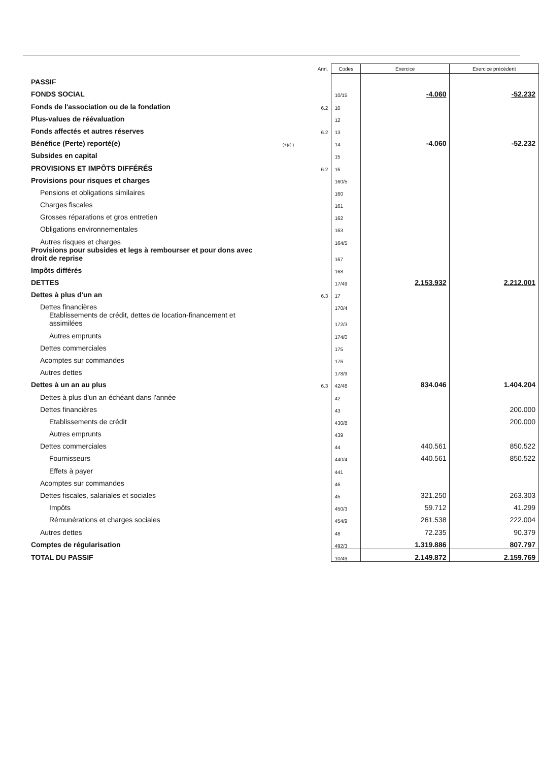| | | Ann. | Codes | Exercice | Exercice précédent |
| --- | --- | --- | --- | --- | --- |
| PASSIF | | | | | |
| FONDS SOCIAL | | | 10/15 | -4.060 | -52.232 |
| Fonds de l'association ou de la fondation | | 6.2 | 10 | | |
| Plus-values de réévaluation | | | 12 | | |
| Fonds affectés et autres réserves | | 6.2 | 13 | | |
| Bénéfice (Perte) reporté(e) | (+)/(-) | | 14 | -4.060 | -52.232 |
| Subsides en capital | | | 15 | | |
| PROVISIONS ET IMPÔTS DIFFÉRÉS | | 6.2 | 16 | | |
| Provisions pour risques et charges | | | 160/5 | | |
| Pensions et obligations similaires | | | 160 | | |
| Charges fiscales | | | 161 | | |
| Grosses réparations et gros entretien | | | 162 | | |
| Obligations environnementales | | | 163 | | |
| Autres risques et charges | | | 164/5 | | |
| Provisions pour subsides et legs à rembourser et pour dons avec droit de reprise | | | 167 | | |
| Impôts différés | | | 168 | | |
| DETTES | | | 17/49 | 2.153.932 | 2.212.001 |
| Dettes à plus d'un an | | 6.3 | 17 | | |
| Dettes financières | | | 170/4 | | |
| Etablissements de crédit, dettes de location-financement et assimilées | | | 172/3 | | |
| Autres emprunts | | | 174/0 | | |
| Dettes commerciales | | | 175 | | |
| Acomptes sur commandes | | | 176 | | |
| Autres dettes | | | 178/9 | | |
| Dettes à un an au plus | | 6.3 | 42/48 | 834.046 | 1.404.204 |
| Dettes à plus d'un an échéant dans l'année | | | 42 | | |
| Dettes financières | | | 43 | | 200.000 |
| Etablissements de crédit | | | 430/8 | | 200.000 |
| Autres emprunts | | | 439 | | |
| Dettes commerciales | | | 44 | 440.561 | 850.522 |
| Fournisseurs | | | 440/4 | 440.561 | 850.522 |
| Effets à payer | | | 441 | | |
| Acomptes sur commandes | | | 46 | | |
| Dettes fiscales, salariales et sociales | | | 45 | 321.250 | 263.303 |
| Impôts | | | 450/3 | 59.712 | 41.299 |
| Rémunérations et charges sociales | | | 454/9 | 261.538 | 222.004 |
| Autres dettes | | | 48 | 72.235 | 90.379 |
| Comptes de régularisation | | | 492/3 | 1.319.886 | 807.797 |
| TOTAL DU PASSIF | | | 10/49 | 2.149.872 | 2.159.769 |